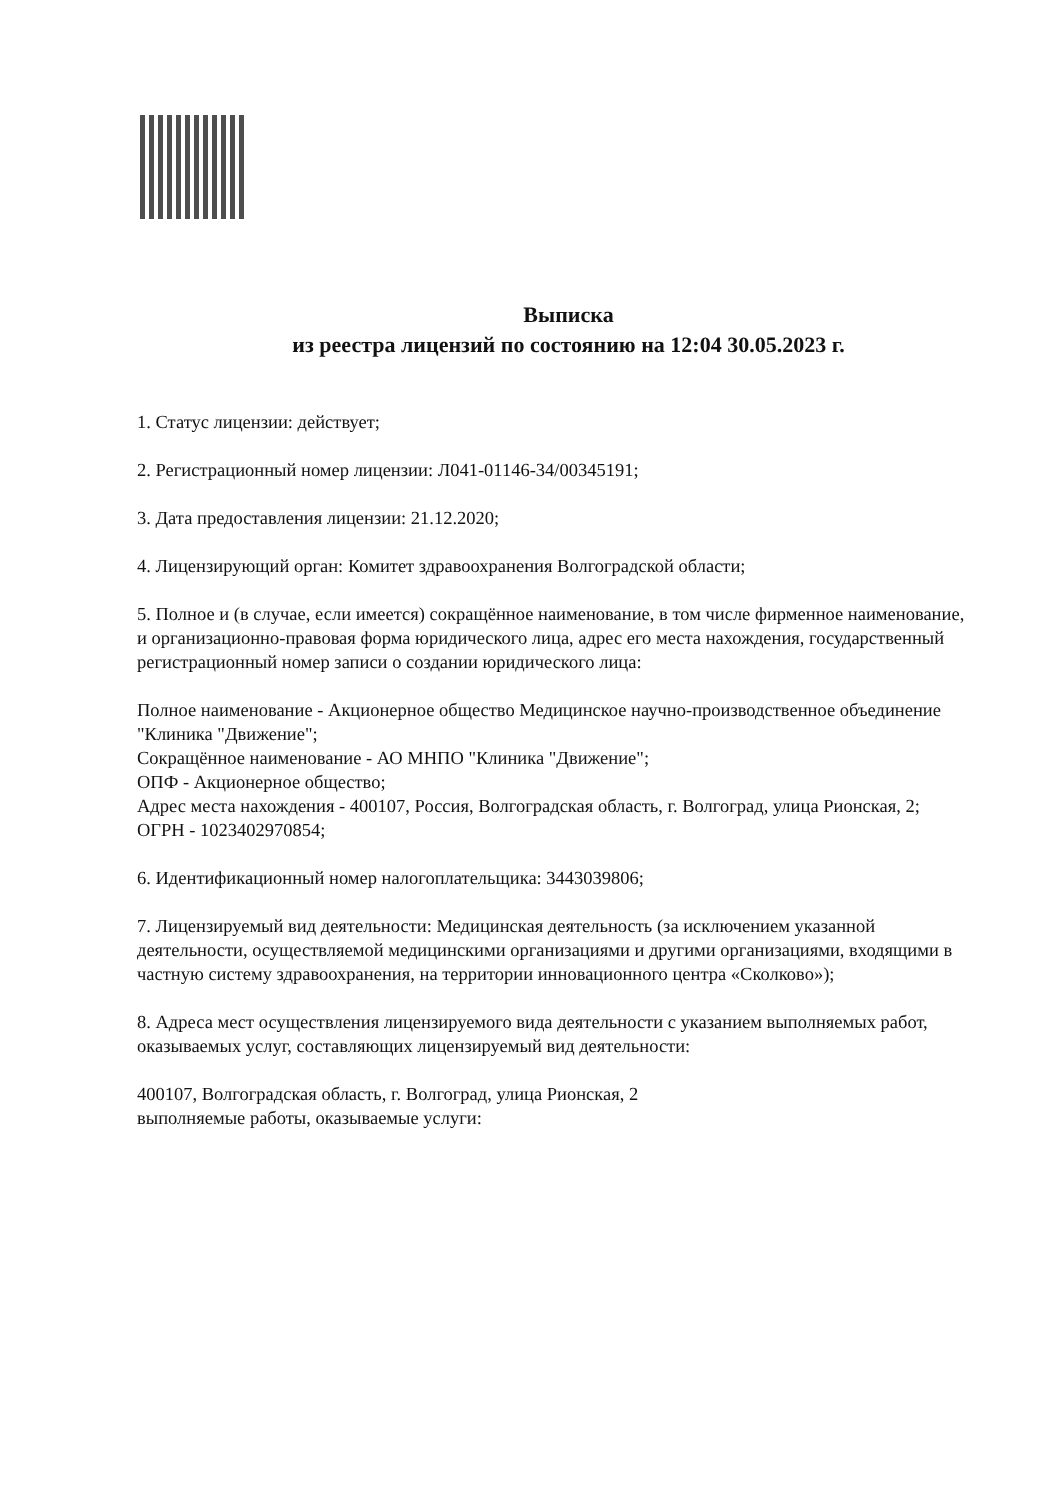Выписка
из реестра лицензий по состоянию на 12:04 30.05.2023 г.
1. Статус лицензии: действует;
2. Регистрационный номер лицензии: Л041-01146-34/00345191;
3. Дата предоставления лицензии: 21.12.2020;
4. Лицензирующий орган: Комитет здравоохранения Волгоградской области;
5. Полное и (в случае, если имеется) сокращённое наименование, в том числе фирменное наименование, и организационно-правовая форма юридического лица, адрес его места нахождения, государственный регистрационный номер записи о создании юридического лица:
Полное наименование - Акционерное общество Медицинское научно-производственное объединение "Клиника "Движение";
Сокращённое наименование - АО МНПО "Клиника "Движение";
ОПФ - Акционерное общество;
Адрес места нахождения - 400107, Россия, Волгоградская область, г. Волгоград, улица Рионская, 2;
ОГРН - 1023402970854;
6. Идентификационный номер налогоплательщика: 3443039806;
7. Лицензируемый вид деятельности: Медицинская деятельность (за исключением указанной деятельности, осуществляемой медицинскими организациями и другими организациями, входящими в частную систему здравоохранения, на территории инновационного центра «Сколково»);
8. Адреса мест осуществления лицензируемого вида деятельности с указанием выполняемых работ, оказываемых услуг, составляющих лицензируемый вид деятельности:
400107, Волгоградская область, г. Волгоград, улица Рионская, 2
выполняемые работы, оказываемые услуги: